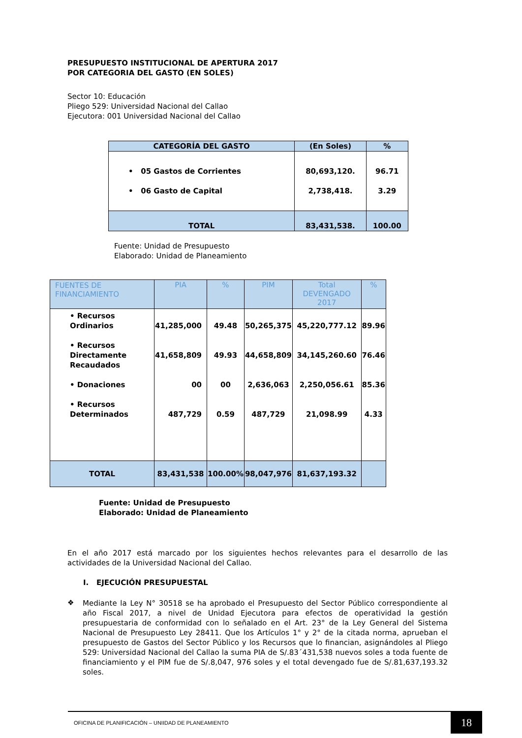PRESUPUESTO INSTITUCIONAL DE APERTURA 2017
POR CATEGORIA DEL GASTO (EN SOLES)
Sector 10: Educación
Pliego 529: Universidad Nacional del Callao
Ejecutora: 001 Universidad Nacional del Callao
| CATEGORÍA DEL GASTO | (En Soles) | % |
| --- | --- | --- |
| • 05 Gastos de Corrientes • 06 Gasto de Capital | 80,693,120. 2,738,418. | 96.71 3.29 |
| TOTAL | 83,431,538. | 100.00 |
Fuente: Unidad de Presupuesto
Elaborado: Unidad de Planeamiento
| FUENTES DE FINANCIAMIENTO | PIA | % | PIM | Total DEVENGADO 2017 | % |
| --- | --- | --- | --- | --- | --- |
| • Recursos Ordinarios • Recursos Directamente Recaudados • Donaciones • Recursos Determinados | 41,285,000 41,658,809 00 487,729 | 49.48 49.93 00 0.59 | 50,265,375 44,658,809 2,636,063 487,729 | 45,220,777.12 34,145,260.60 2,250,056.61 21,098.99 | 89.96 76.46 85.36 4.33 |
| TOTAL | 83,431,538 | 100.00% | 98,047,976 | 81,637,193.32 | |
Fuente: Unidad de Presupuesto
Elaborado: Unidad de Planeamiento
En el año 2017 está marcado por los siguientes hechos relevantes para el desarrollo de las actividades de la Universidad Nacional del Callao.
I. EJECUCIÓN PRESUPUESTAL
❖
Mediante la Ley N° 30518 se ha aprobado el Presupuesto del Sector Público correspondiente al año Fiscal 2017, a nivel de Unidad Ejecutora para efectos de operatividad la gestión presupuestaria de conformidad con lo señalado en el Art. 23° de la Ley General del Sistema Nacional de Presupuesto Ley 28411. Que los Artículos 1° y 2° de la citada norma, aprueban el presupuesto de Gastos del Sector Público y los Recursos que lo financian, asignándoles al Pliego 529: Universidad Nacional del Callao la suma PIA de S/.83´431,538 nuevos soles a toda fuente de financiamiento y el PIM fue de S/.8,047, 976 soles y el total devengado fue de S/.81,637,193.32 soles.
OFICINA DE PLANIFICACIÓN – UNIIDAD DE PLANEAMIENTO
18